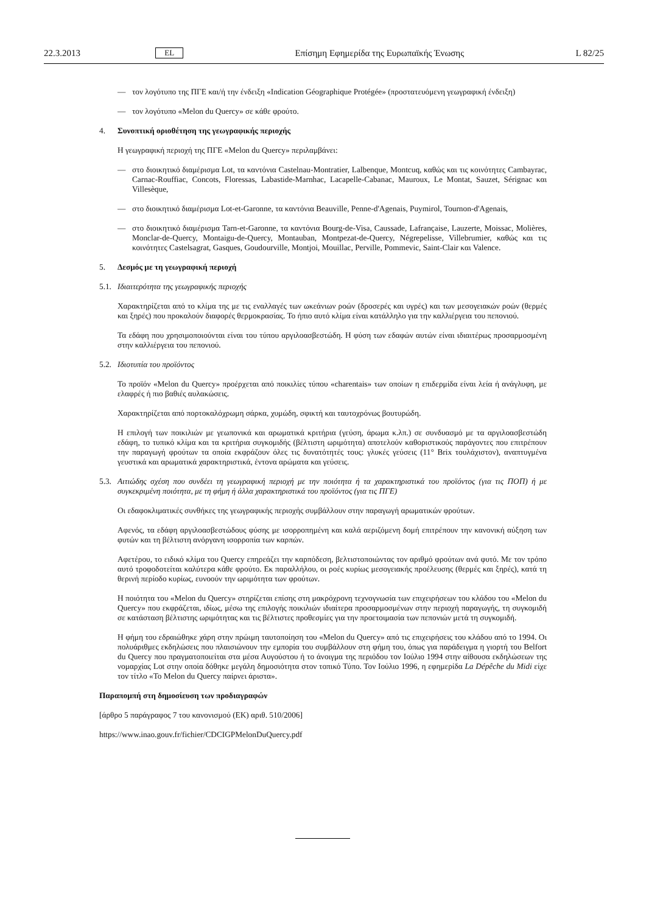22.3.2013 EL Επίσημη Εφημερίδα της Ευρωπαϊκής Ένωσης L 82/25
— τον λογότυπο της ΠΓΕ και/ή την ένδειξη «Indication Géographique Protégée» (προστατευόμενη γεωγραφική ένδειξη)
— τον λογότυπο «Melon du Quercy» σε κάθε φρούτο.
4. Συνοπτική οριοθέτηση της γεωγραφικής περιοχής
Η γεωγραφική περιοχή της ΠΓΕ «Melon du Quercy» περιλαμβάνει:
— στο διοικητικό διαμέρισμα Lot, τα καντόνια Castelnau-Montratier, Lalbenque, Montcuq, καθώς και τις κοινότητες Cambayrac, Carnac-Rouffiac, Concots, Floressas, Labastide-Marnhac, Lacapelle-Cabanac, Mauroux, Le Montat, Sauzet, Sérignac και Villesèque,
— στο διοικητικό διαμέρισμα Lot-et-Garonne, τα καντόνια Beauville, Penne-d'Agenais, Puymirol, Tournon-d'Agenais,
— στο διοικητικό διαμέρισμα Tarn-et-Garonne, τα καντόνια Bourg-de-Visa, Caussade, Lafrançaise, Lauzerte, Moissac, Molières, Monclar-de-Quercy, Montaigu-de-Quercy, Montauban, Montpezat-de-Quercy, Négrepelisse, Villebrumier, καθώς και τις κοινότητες Castelsagrat, Gasques, Goudourville, Montjoi, Mouillac, Perville, Pommevic, Saint-Clair και Valence.
5. Δεσμός με τη γεωγραφική περιοχή
5.1. Ιδιαιτερότητα της γεωγραφικής περιοχής
Χαρακτηρίζεται από το κλίμα της με τις εναλλαγές των ωκεάνιων ροών (δροσερές και υγρές) και των μεσογειακών ροών (θερμές και ξηρές) που προκαλούν διαφορές θερμοκρασίας. Το ήπιο αυτό κλίμα είναι κατάλληλο για την καλλιέργεια του πεπονιού.
Τα εδάφη που χρησιμοποιούνται είναι του τύπου αργιλοασβεστώδη. Η φύση των εδαφών αυτών είναι ιδιαιτέρως προσαρμοσμένη στην καλλιέργεια του πεπονιού.
5.2. Ιδιοτυπία του προϊόντος
Το προϊόν «Melon du Quercy» προέρχεται από ποικιλίες τύπου «charentais» των οποίων η επιδερμίδα είναι λεία ή ανάγλυφη, με ελαφρές ή πιο βαθιές αυλακώσεις.
Χαρακτηρίζεται από πορτοκαλόχρωμη σάρκα, χυμώδη, σφικτή και ταυτοχρόνως βουτυρώδη.
Η επιλογή των ποικιλιών με γεωπονικά και αρωματικά κριτήρια (γεύση, άρωμα κ.λπ.) σε συνδυασμό με τα αργιλοασβεστώδη εδάφη, το τυπικό κλίμα και τα κριτήρια συγκομιδής (βέλτιστη ωριμότητα) αποτελούν καθοριστικούς παράγοντες που επιτρέπουν την παραγωγή φρούτων τα οποία εκφράζουν όλες τις δυνατότητές τους: γλυκές γεύσεις (11° Brix τουλάχιστον), αναπτυγμένα γευστικά και αρωματικά χαρακτηριστικά, έντονα αρώματα και γεύσεις.
5.3. Αιτιώδης σχέση που συνδέει τη γεωγραφική περιοχή με την ποιότητα ή τα χαρακτηριστικά του προϊόντος (για τις ΠΟΠ) ή με συγκεκριμένη ποιότητα, με τη φήμη ή άλλα χαρακτηριστικά του προϊόντος (για τις ΠΓΕ)
Οι εδαφοκλιματικές συνθήκες της γεωγραφικής περιοχής συμβάλλουν στην παραγωγή αρωματικών φρούτων.
Αφενός, τα εδάφη αργιλοασβεστώδους φύσης με ισορροπημένη και καλά αεριζόμενη δομή επιτρέπουν την κανονική αύξηση των φυτών και τη βέλτιστη ανόργανη ισορροπία των καρπών.
Αφετέρου, το ειδικό κλίμα του Quercy επηρεάζει την καρπόδεση, βελτιστοποιώντας τον αριθμό φρούτων ανά φυτό. Με τον τρόπο αυτό τροφοδοτείται καλύτερα κάθε φρούτο. Εκ παραλλήλου, οι ροές κυρίως μεσογειακής προέλευσης (θερμές και ξηρές), κατά τη θερινή περίοδο κυρίως, ευνοούν την ωριμότητα των φρούτων.
Η ποιότητα του «Melon du Quercy» στηρίζεται επίσης στη μακρόχρονη τεχνογνωσία των επιχειρήσεων του κλάδου του «Melon du Quercy» που εκφράζεται, ιδίως, μέσω της επιλογής ποικιλιών ιδιαίτερα προσαρμοσμένων στην περιοχή παραγωγής, τη συγκομιδή σε κατάσταση βέλτιστης ωριμότητας και τις βέλτιστες προθεσμίες για την προετοιμασία των πεπονιών μετά τη συγκομιδή.
Η φήμη του εδραιώθηκε χάρη στην πρώιμη ταυτοποίηση του «Melon du Quercy» από τις επιχειρήσεις του κλάδου από το 1994. Οι πολυάριθμες εκδηλώσεις που πλαισιώνουν την εμπορία του συμβάλλουν στη φήμη του, όπως για παράδειγμα η γιορτή του Belfort du Quercy που πραγματοποιείται στα μέσα Αυγούστου ή το άνοιγμα της περιόδου τον Ιούλιο 1994 στην αίθουσα εκδηλώσεων της νομαρχίας Lot στην οποία δόθηκε μεγάλη δημοσιότητα στον τοπικό Τύπο. Τον Ιούλιο 1996, η εφημερίδα La Dépêche du Midi είχε τον τίτλο «Το Melon du Quercy παίρνει άριστα».
Παραπομπή στη δημοσίευση των προδιαγραφών
[άρθρο 5 παράγραφος 7 του κανονισμού (ΕΚ) αριθ. 510/2006]
https://www.inao.gouv.fr/fichier/CDCIGPMelonDuQuercy.pdf